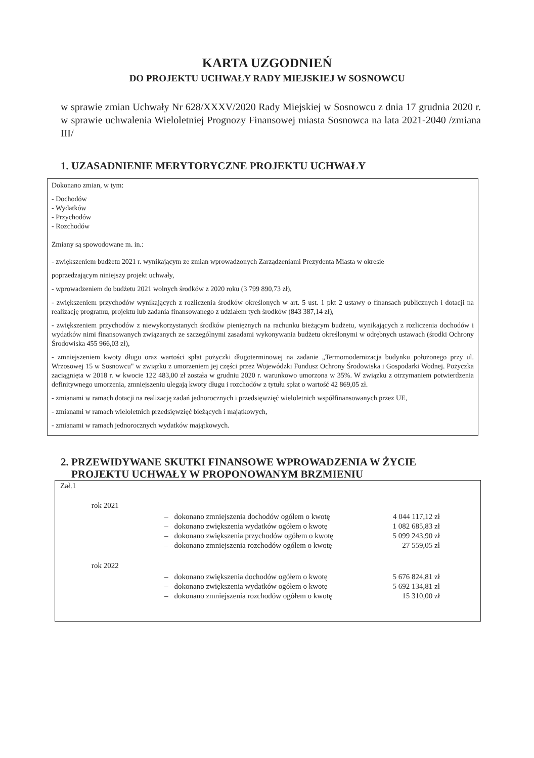KARTA UZGODNIEŃ
DO PROJEKTU UCHWAŁY RADY MIEJSKIEJ W SOSNOWCU
w sprawie zmian Uchwały Nr 628/XXXV/2020 Rady Miejskiej w Sosnowcu z dnia 17 grudnia 2020 r. w sprawie uchwalenia Wieloletniej Prognozy Finansowej miasta Sosnowca na lata 2021-2040 /zmiana III/
1. UZASADNIENIE MERYTORYCZNE PROJEKTU UCHWAŁY
Dokonano zmian, w tym:
- Dochodów
- Wydatków
- Przychodów
- Rozchodów
Zmiany są spowodowane m. in.:
- zwiększeniem budżetu 2021 r. wynikającym ze zmian wprowadzonych Zarządzeniami Prezydenta Miasta w okresie
poprzedzającym niniejszy projekt uchwały,
- wprowadzeniem do budżetu 2021 wolnych środków z 2020 roku (3 799 890,73 zł),
- zwiększeniem przychodów wynikających z rozliczenia środków określonych w art. 5 ust. 1 pkt 2 ustawy o finansach publicznych i dotacji na realizację programu, projektu lub zadania finansowanego z udziałem tych środków (843 387,14 zł),
- zwiększeniem przychodów z niewykorzystanych środków pieniężnych na rachunku bieżącym budżetu, wynikających z rozliczenia dochodów i wydatków nimi finansowanych związanych ze szczególnymi zasadami wykonywania budżetu określonymi w odrębnych ustawach (środki Ochrony Środowiska 455 966,03 zł),
- zmniejszeniem kwoty długu oraz wartości spłat pożyczki długoterminowej na zadanie „Termomodernizacja budynku położonego przy ul. Wrzosowej 15 w Sosnowcu" w związku z umorzeniem jej części przez Wojewódzki Fundusz Ochrony Środowiska i Gospodarki Wodnej. Pożyczka zaciągnięta w 2018 r. w kwocie 122 483,00 zł została w grudniu 2020 r. warunkowo umorzona w 35%. W związku z otrzymaniem potwierdzenia definitywnego umorzenia, zmniejszeniu ulegają kwoty długu i rozchodów z tytułu spłat o wartość 42 869,05 zł.
- zmianami w ramach dotacji na realizację zadań jednorocznych i przedsięwzięć wieloletnich współfinansowanych przez UE,
- zmianami w ramach wieloletnich przedsięwzięć bieżących i majątkowych,
- zmianami w ramach jednorocznych wydatków majątkowych.
2. PRZEWIDYWANE SKUTKI FINANSOWE WPROWADZENIA W ŻYCIE
PROJEKTU UCHWAŁY W PROPONOWANYM BRZMIENIU
Zał.1
rok 2021
| – | dokonano zmniejszenia dochodów ogółem o kwotę | 4 044 117,12 zł |
| – | dokonano zwiększenia wydatków ogółem o kwotę | 1 082 685,83 zł |
| – | dokonano zwiększenia przychodów ogółem o kwotę | 5 099 243,90 zł |
| – | dokonano zmniejszenia rozchodów ogółem o kwotę | 27 559,05 zł |
rok 2022
| – | dokonano zwiększenia dochodów ogółem o kwotę | 5 676 824,81 zł |
| – | dokonano zwiększenia wydatków ogółem o kwotę | 5 692 134,81 zł |
| – | dokonano zmniejszenia rozchodów ogółem o kwotę | 15 310,00 zł |